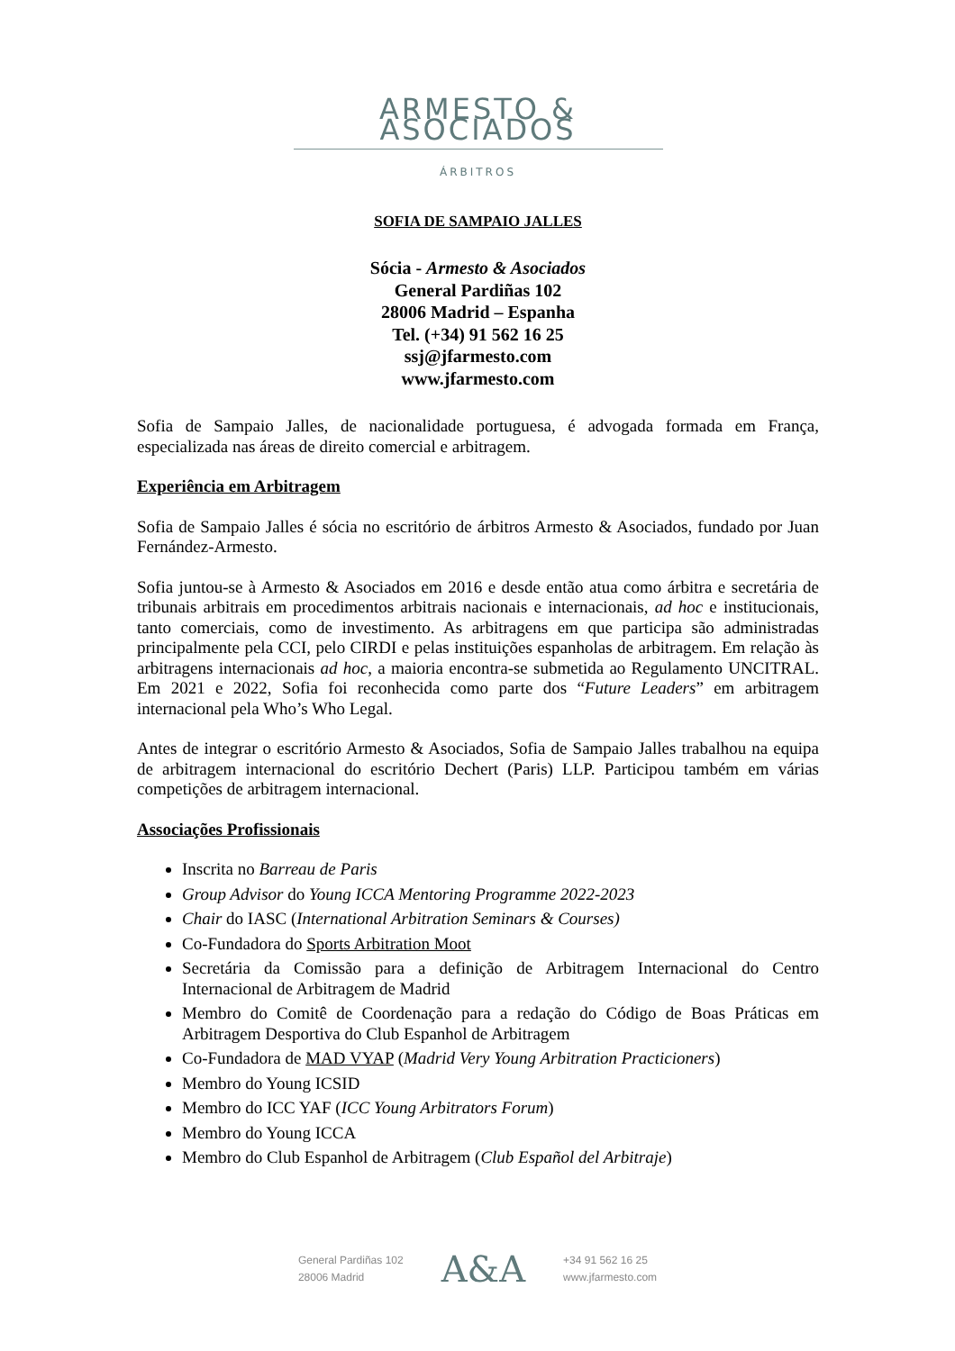ARMESTO & ASOCIADOS
ÁRBITROS
SOFIA DE SAMPAIO JALLES
Sócia - Armesto & Asociados
General Pardiñas 102
28006 Madrid – Espanha
Tel. (+34) 91 562 16 25
ssj@jfarmesto.com
www.jfarmesto.com
Sofia de Sampaio Jalles, de nacionalidade portuguesa, é advogada formada em França, especializada nas áreas de direito comercial e arbitragem.
Experiência em Arbitragem
Sofia de Sampaio Jalles é sócia no escritório de árbitros Armesto & Asociados, fundado por Juan Fernández-Armesto.
Sofia juntou-se à Armesto & Asociados em 2016 e desde então atua como árbitra e secretária de tribunais arbitrais em procedimentos arbitrais nacionais e internacionais, ad hoc e institucionais, tanto comerciais, como de investimento. As arbitragens em que participa são administradas principalmente pela CCI, pelo CIRDI e pelas instituições espanholas de arbitragem. Em relação às arbitragens internacionais ad hoc, a maioria encontra-se submetida ao Regulamento UNCITRAL. Em 2021 e 2022, Sofia foi reconhecida como parte dos “Future Leaders” em arbitragem internacional pela Who’s Who Legal.
Antes de integrar o escritório Armesto & Asociados, Sofia de Sampaio Jalles trabalhou na equipa de arbitragem internacional do escritório Dechert (Paris) LLP. Participou também em várias competições de arbitragem internacional.
Associações Profissionais
Inscrita no Barreau de Paris
Group Advisor do Young ICCA Mentoring Programme 2022-2023
Chair do IASC (International Arbitration Seminars & Courses)
Co-Fundadora do Sports Arbitration Moot
Secretária da Comissão para a definição de Arbitragem Internacional do Centro Internacional de Arbitragem de Madrid
Membro do Comitê de Coordenação para a redação do Código de Boas Práticas em Arbitragem Desportiva do Club Espanhol de Arbitragem
Co-Fundadora de MAD VYAP (Madrid Very Young Arbitration Practicioners)
Membro do Young ICSID
Membro do ICC YAF (ICC Young Arbitrators Forum)
Membro do Young ICCA
Membro do Club Espanhol de Arbitragem (Club Español del Arbitraje)
General Pardiñas 102
28006 Madrid
A&A
+34 91 562 16 25
www.jfarmesto.com